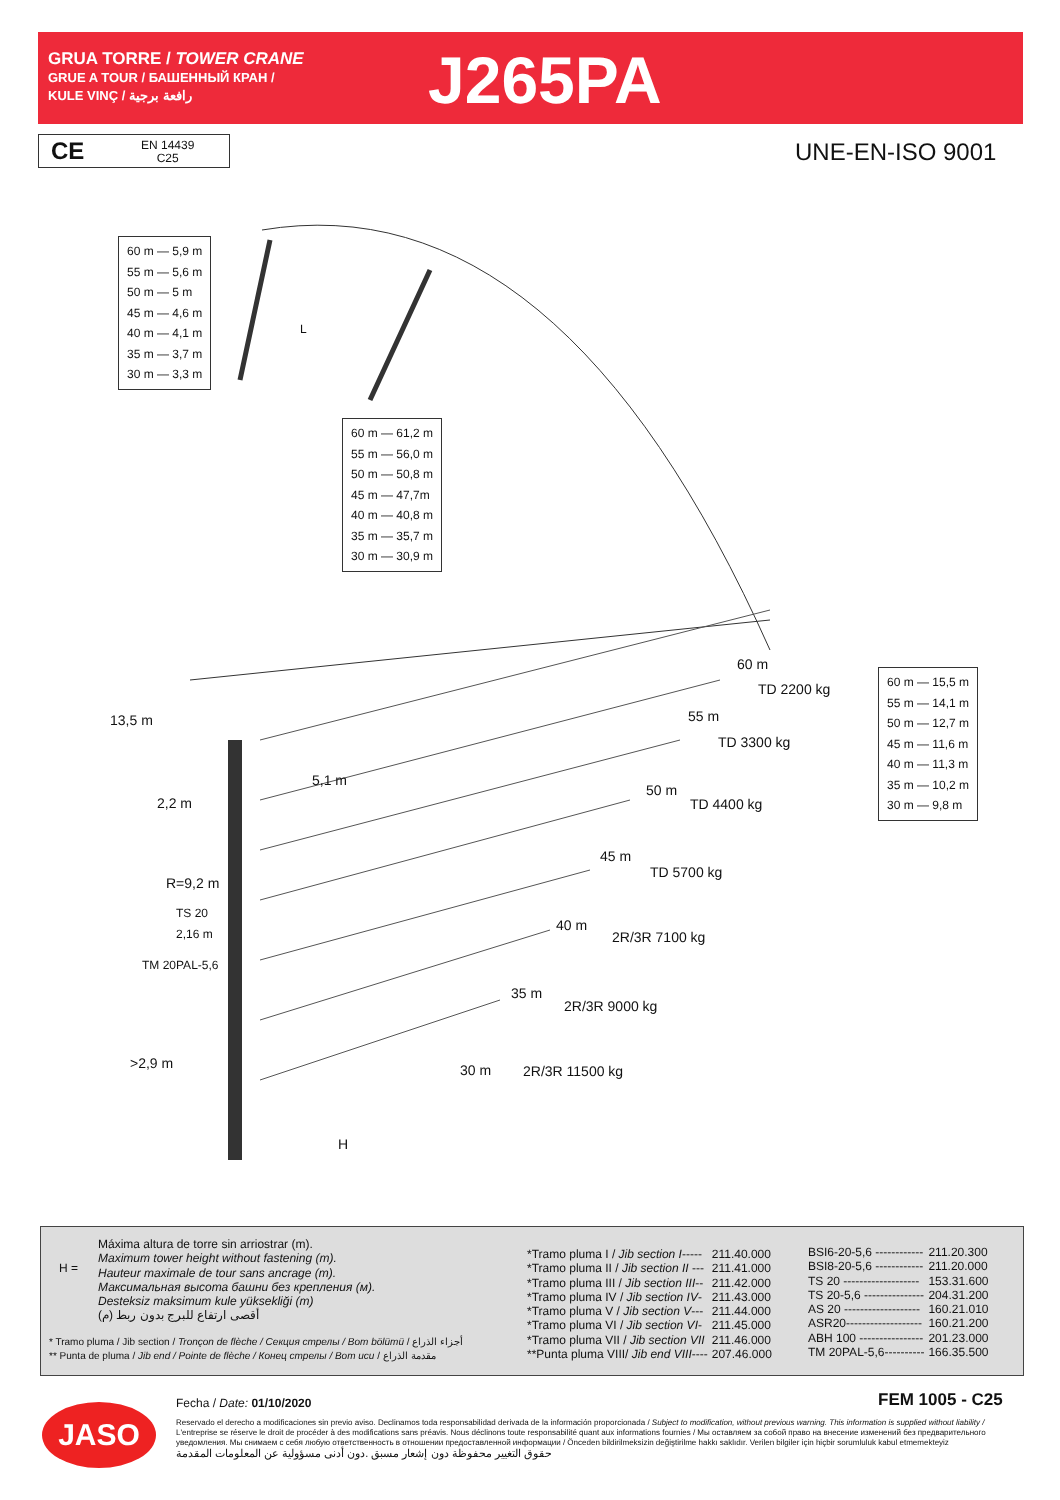GRUA TORRE / TOWER CRANE
GRUE A TOUR / БАШЕННЫЙ КРАН /
KULE VINÇ / رافعة برجية
J265PA
CE EN 14439
C25
UNE-EN-ISO 9001
60 m — 5,9 m
55 m — 5,6 m
50 m — 5 m
45 m — 4,6 m
40 m — 4,1 m
35 m — 3,7 m
30 m — 3,3 m
60 m — 61,2 m
55 m — 56,0 m
50 m — 50,8 m
45 m — 47,7m
40 m — 40,8 m
35 m — 35,7 m
30 m — 30,9 m
60 m — 15,5 m
55 m — 14,1 m
50 m — 12,7 m
45 m — 11,6 m
40 m — 11,3 m
35 m — 10,2 m
30 m — 9,8 m
L
13,5 m
2,2 m
5,1 m
60 m
TD 2200 kg
55 m
TD 3300 kg
50 m
TD 4400 kg
45 m
TD 5700 kg
40 m
2R/3R 7100 kg
35 m
2R/3R 9000 kg
30 m 2R/3R 11500 kg
R=9,2 m
TS 20
2,16 m
TM 20PAL-5,6
>2,9 m
H
H =
Máxima altura de torre sin arriostrar (m).
Maximum tower height without fastening (m).
Hauteur maximale de tour sans ancrage (m).
Максимальная высота башни без крепления (м).
Desteksiz maksimum kule yüksekliği (m)
أقصى ارتفاع للبرج بدون ربط (م)
* Tramo pluma / Jib section / Tronçon de flèche / Секция стрелы / Bom bölümü / أجزاء الذراع
** Punta de pluma / Jib end / Pointe de flèche / Конец стрелы / Bom ucu / مقدمة الذراع
| *Tramo pluma I / Jib section I ----- | 211.40.000 |
| *Tramo pluma II / Jib section II --- | 211.41.000 |
| *Tramo pluma III / Jib section III -- | 211.42.000 |
| *Tramo pluma IV / Jib section IV - | 211.43.000 |
| *Tramo pluma V / Jib section V --- | 211.44.000 |
| *Tramo pluma VI / Jib section VI - | 211.45.000 |
| *Tramo pluma VII / Jib section VII | 211.46.000 |
| **Punta pluma VIII/ Jib end VIII ---- | 207.46.000 |
| BSI6-20-5,6 ------------ | 211.20.300 |
| BSI8-20-5,6 ------------ | 211.20.000 |
| TS 20 ------------------- | 153.31.600 |
| TS 20-5,6 --------------- | 204.31.200 |
| AS 20 ------------------- | 160.21.010 |
| ASR20------------------- | 160.21.200 |
| ABH 100 ---------------- | 201.23.000 |
| TM 20PAL-5,6---------- | 166.35.500 |
JASO Fecha / Date: 01/10/2020 FEM 1005 - C25
Reservado el derecho a modificaciones sin previo aviso. Declinamos toda responsabilidad derivada de la información proporcionada / Subject to modification, without previous warning. This information is supplied without liability / L'entreprise se réserve le droit de procéder à des modifications sans préavis. Nous déclinons toute responsabilité quant aux informations fournies / Мы оставляем за собой право на внесение изменений без предварительного уведомления. Мы снимаем с себя любую ответственность в отношении предоставленной информации / Önceden bildirilmeksizin değiştirilme hakkı saklıdır. Verilen bilgiler için hiçbir sorumluluk kabul etmemekteyiz
حقوق التغيير محفوظة دون إشعار مسبق .دون أدنى مسؤولية عن المعلومات المقدمة